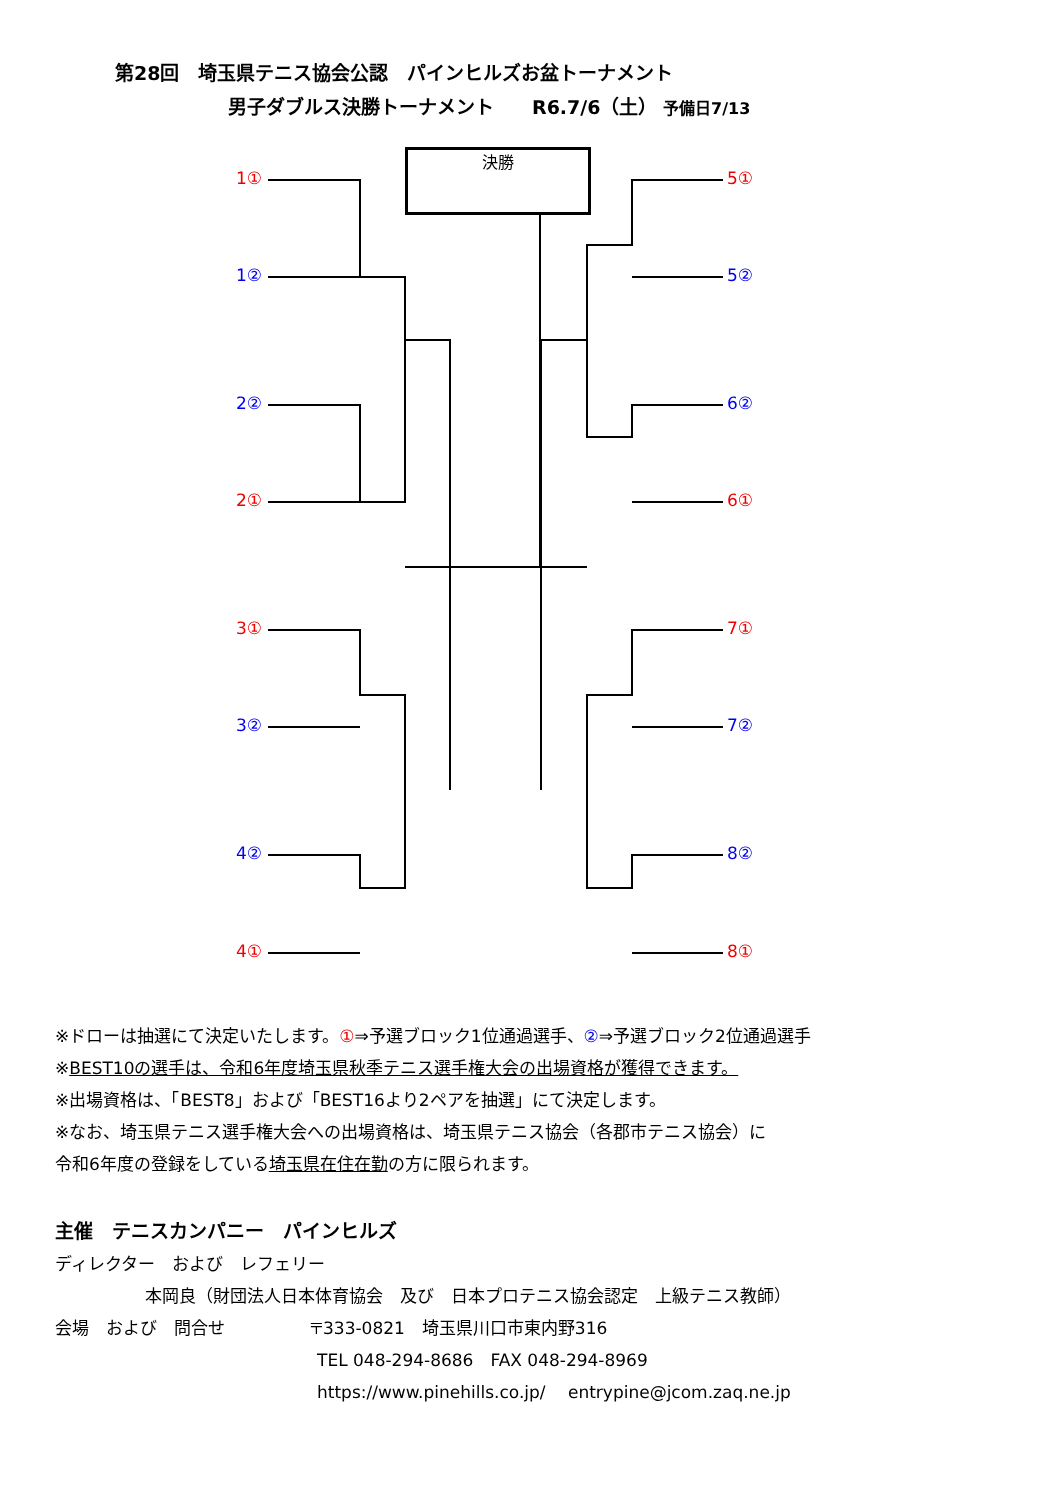第28回　埼玉県テニス協会公認　パインヒルズお盆トーナメント
男子ダブルス決勝トーナメント　　R6.7/6（土） 予備日7/13
決勝
1①
1②
2②
2①
3①
3②
4②
4①
5①
5②
6②
6①
7①
7②
8②
8①
※ドローは抽選にて決定いたします。①⇒予選ブロック1位通過選手、②⇒予選ブロック2位通過選手
※BEST10の選手は、令和6年度埼玉県秋季テニス選手権大会の出場資格が獲得できます。
※出場資格は、「BEST8」および「BEST16より2ペアを抽選」にて決定します。
※なお、埼玉県テニス選手権大会への出場資格は、埼玉県テニス協会（各郡市テニス協会）に
令和6年度の登録をしている埼玉県在住在勤の方に限られます。
主催　テニスカンパニー　パインヒルズ
ディレクター　および　レフェリー
本岡良（財団法人日本体育協会　及び　日本プロテニス協会認定　上級テニス教師）
会場　および　問合せ 〒333-0821　埼玉県川口市東内野316
TEL 048-294-8686　FAX 048-294-8969
https://www.pinehills.co.jp/　 entrypine@jcom.zaq.ne.jp